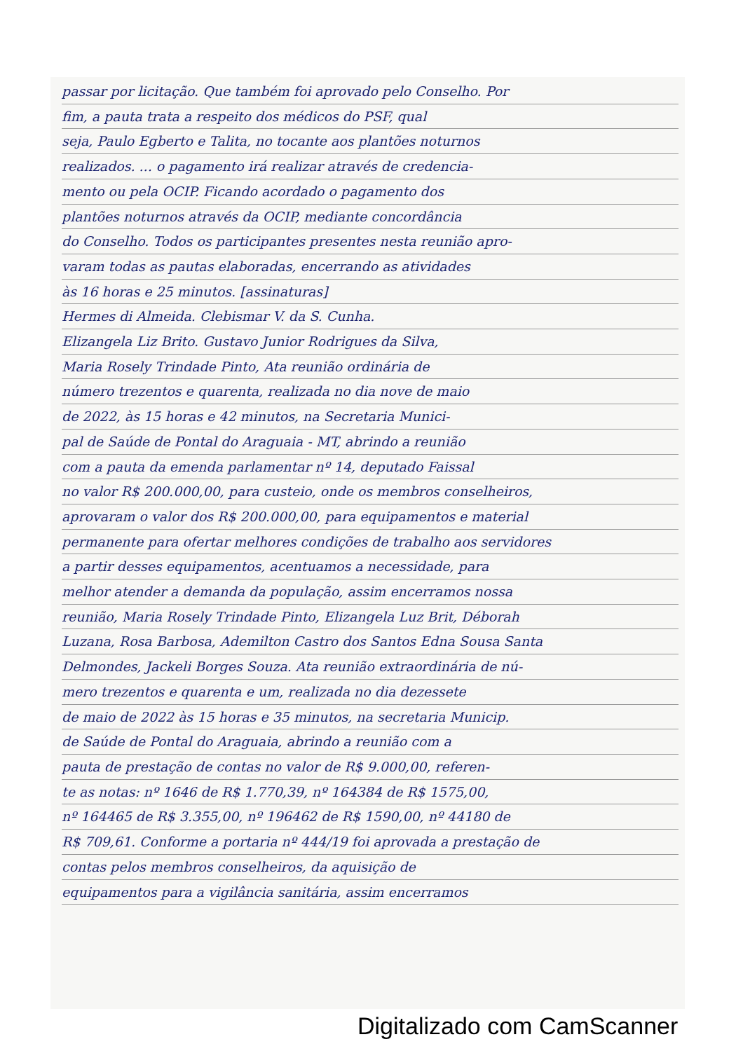passar por licitação. Que também foi aprovado pelo Conselho. Por
fim, a pauta trata a respeito dos médicos do PSF, qual
seja, Paulo Egberto e Talita, no tocante aos plantões noturnos
realizados. ... o pagamento irá realizar através de credencia-
mento ou pela OCIP. Ficando acordado o pagamento dos
plantões noturnos através da OCIP, mediante concordância
do Conselho. Todos os participantes presentes nesta reunião apro-
varam todas as pautas elaboradas, encerrando as atividades
às 16 horas e 25 minutos. [assinaturas]
Hermes di Almeida. Clebismar V. da S. Cunha.
Elizangela Liz Brito. Gustavo Junior Rodrigues da Silva,
Maria Rosely Trindade Pinto, Ata reunião ordinária de
número trezentos e quarenta, realizada no dia nove de maio
de 2022, às 15 horas e 42 minutos, na Secretaria Munici-
pal de Saúde de Pontal do Araguaia - MT, abrindo a reunião
com a pauta da emenda parlamentar nº 14, deputado Faissal
no valor R$ 200.000,00, para custeio, onde os membros conselheiros,
aprovaram o valor dos R$ 200.000,00, para equipamentos e material
permanente para ofertar melhores condições de trabalho aos servidores
a partir desses equipamentos, acentuamos a necessidade, para
melhor atender a demanda da população, assim encerramos nossa
reunião, Maria Rosely Trindade Pinto, Elizangela Luz Brit, Déborah
Luzana, Rosa Barbosa, Ademilton Castro dos Santos Edna Sousa Santa
Delmondes, Jackeli Borges Souza. Ata reunião extraordinária de nú-
mero trezentos e quarenta e um, realizada no dia dezessete
de maio de 2022 às 15 horas e 35 minutos, na secretaria Municip.
de Saúde de Pontal do Araguaia, abrindo a reunião com a
pauta de prestação de contas no valor de R$ 9.000,00, referen-
te as notas: nº 1646 de R$ 1.770,39, nº 164384 de R$ 1575,00,
nº 164465 de R$ 3.355,00, nº 196462 de R$ 1590,00, nº 44180 de
R$ 709,61. Conforme a portaria nº 444/19 foi aprovada a prestação de
contas pelos membros conselheiros, da aquisição de
equipamentos para a vigilância sanitária, assim encerramos
Digitalizado com CamScanner